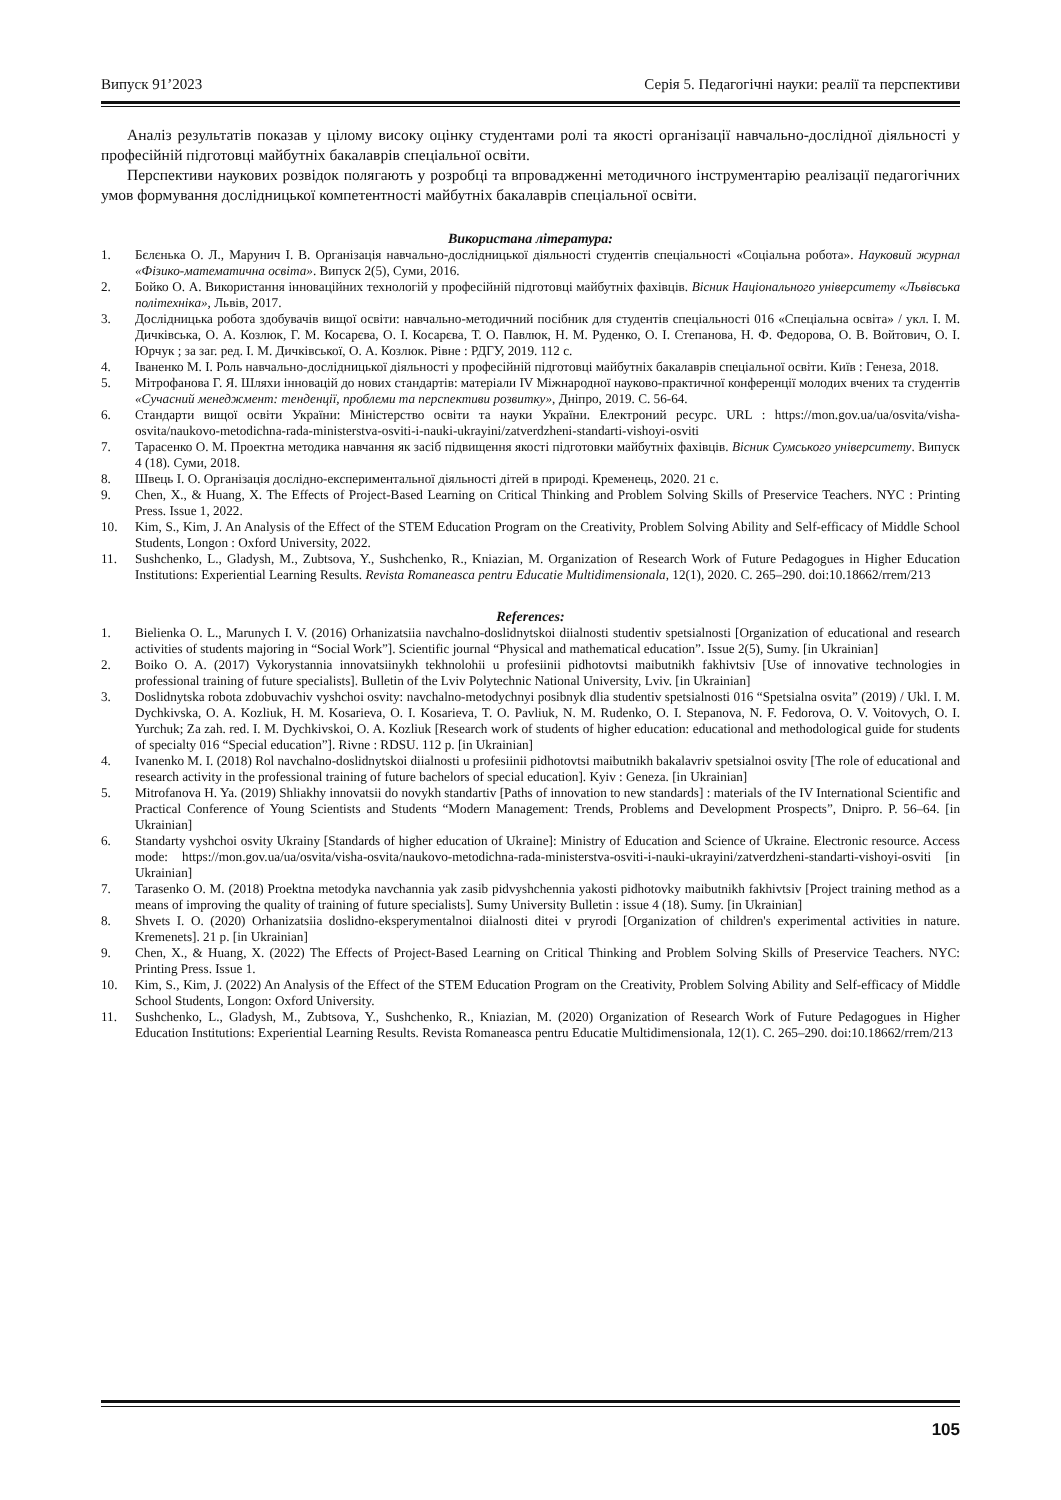Випуск 91’2023 Серія 5. Педагогічні науки: реалії та перспективи
Аналіз результатів показав у цілому високу оцінку студентами ролі та якості організації навчально-дослідної діяльності у професійній підготовці майбутніх бакалаврів спеціальної освіти.
Перспективи наукових розвідок полягають у розробці та впровадженні методичного інструментарію реалізації педагогічних умов формування дослідницької компетентності майбутніх бакалаврів спеціальної освіти.
Використана література:
1. Бєлєнька О. Л., Марунич І. В. Організація навчально-дослідницької діяльності студентів спеціальності «Соціальна робота». Науковий журнал «Фізико-математична освіта». Випуск 2(5), Суми, 2016.
2. Бойко О. А. Використання інноваційних технологій у професійній підготовці майбутніх фахівців. Вісник Національного університету «Львівська політехніка», Львів, 2017.
3. Дослідницька робота здобувачів вищої освіти: навчально-методичний посібник для студентів спеціальності 016 «Спеціальна освіта» / укл. І. М. Дичківська, О. А. Козлюк, Г. М. Косарєва, О. І. Косарєва, Т. О. Павлюк, Н. М. Руденко, О. І. Степанова, Н. Ф. Федорова, О. В. Войтович, О. І. Юрчук ; за заг. ред. І. М. Дичківської, О. А. Козлюк. Рівне : РДГУ, 2019. 112 с.
4. Іваненко М. І. Роль навчально-дослідницької діяльності у професійній підготовці майбутніх бакалаврів спеціальної освіти. Київ : Генеза, 2018.
5. Мітрофанова Г. Я. Шляхи інновацій до нових стандартів: матеріали IV Міжнародної науково-практичної конференції молодих вчених та студентів «Сучасний менеджмент: тенденції, проблеми та перспективи розвитку», Дніпро, 2019. С. 56-64.
6. Стандарти вищої освіти України: Міністерство освіти та науки України. Електроний ресурс. URL : https://mon.gov.ua/ua/osvita/visha-osvita/naukovo-metodichna-rada-ministerstva-osviti-i-nauki-ukrayini/zatverdzheni-standarti-vishoyi-osviti
7. Тарасенко О. М. Проектна методика навчання як засіб підвищення якості підготовки майбутніх фахівців. Вісник Сумського університету. Випуск 4 (18). Суми, 2018.
8. Швець І. О. Організація дослідно-експериментальної діяльності дітей в природі. Кременець, 2020. 21 с.
9. Chen, X., & Huang, X. The Effects of Project-Based Learning on Critical Thinking and Problem Solving Skills of Preservice Teachers. NYC : Printing Press. Issue 1, 2022.
10. Kim, S., Kim, J. An Analysis of the Effect of the STEM Education Program on the Creativity, Problem Solving Ability and Self-efficacy of Middle School Students, Longon : Oxford University, 2022.
11. Sushchenko, L., Gladysh, M., Zubtsova, Y., Sushchenko, R., Kniazian, M. Organization of Research Work of Future Pedagogues in Higher Education Institutions: Experiential Learning Results. Revista Romaneasca pentru Educatie Multidimensionala, 12(1), 2020. С. 265–290. doi:10.18662/rrem/213
References:
1. Bielienka O. L., Marunych I. V. (2016) Orhanizatsiia navchalno-doslidnytskoi diialnosti studentiv spetsialnosti [Organization of educational and research activities of students majoring in “Social Work”]. Scientific journal “Physical and mathematical education”. Issue 2(5), Sumy. [in Ukrainian]
2. Boiko O. A. (2017) Vykorystannia innovatsiinykh tekhnolohii u profesiinii pidhotovtsi maibutnikh fakhivtsiv [Use of innovative technologies in professional training of future specialists]. Bulletin of the Lviv Polytechnic National University, Lviv. [in Ukrainian]
3. Doslidnytska robota zdobuvachiv vyshchoi osvity: navchalno-metodychnyi posibnyk dlia studentiv spetsialnosti 016 “Spetsialna osvita” (2019) / Ukl. I. M. Dychkivska, O. A. Kozliuk, H. M. Kosarieva, O. I. Kosarieva, T. O. Pavliuk, N. M. Rudenko, O. I. Stepanova, N. F. Fedorova, O. V. Voitovych, O. I. Yurchuk; Za zah. red. I. M. Dychkivskoi, O. A. Kozliuk [Research work of students of higher education: educational and methodological guide for students of specialty 016 “Special education”]. Rivne : RDSU. 112 p. [in Ukrainian]
4. Ivanenko M. I. (2018) Rol navchalno-doslidnytskoi diialnosti u profesiinii pidhotovtsi maibutnikh bakalavriv spetsialnoi osvity [The role of educational and research activity in the professional training of future bachelors of special education]. Kyiv : Geneza. [in Ukrainian]
5. Mitrofanova H. Ya. (2019) Shliakhy innovatsii do novykh standartiv [Paths of innovation to new standards] : materials of the IV International Scientific and Practical Conference of Young Scientists and Students “Modern Management: Trends, Problems and Development Prospects”, Dnipro. P. 56–64. [in Ukrainian]
6. Standarty vyshchoi osvity Ukrainy [Standards of higher education of Ukraine]: Ministry of Education and Science of Ukraine. Electronic resource. Access mode: https://mon.gov.ua/ua/osvita/visha-osvita/naukovo-metodichna-rada-ministerstva-osviti-i-nauki-ukrayini/zatverdzheni-standarti-vishoyi-osviti [in Ukrainian]
7. Tarasenko O. M. (2018) Proektna metodyka navchannia yak zasib pidvyshchennia yakosti pidhotovky maibutnikh fakhivtsiv [Project training method as a means of improving the quality of training of future specialists]. Sumy University Bulletin : issue 4 (18). Sumy. [in Ukrainian]
8. Shvets I. O. (2020) Orhanizatsiia doslidno-eksperymentalnoi diialnosti ditei v pryrodi [Organization of children's experimental activities in nature. Kremenets]. 21 p. [in Ukrainian]
9. Chen, X., & Huang, X. (2022) The Effects of Project-Based Learning on Critical Thinking and Problem Solving Skills of Preservice Teachers. NYC: Printing Press. Issue 1.
10. Kim, S., Kim, J. (2022) An Analysis of the Effect of the STEM Education Program on the Creativity, Problem Solving Ability and Self-efficacy of Middle School Students, Longon: Oxford University.
11. Sushchenko, L., Gladysh, M., Zubtsova, Y., Sushchenko, R., Kniazian, M. (2020) Organization of Research Work of Future Pedagogues in Higher Education Institutions: Experiential Learning Results. Revista Romaneasca pentru Educatie Multidimensionala, 12(1). С. 265–290. doi:10.18662/rrem/213
105